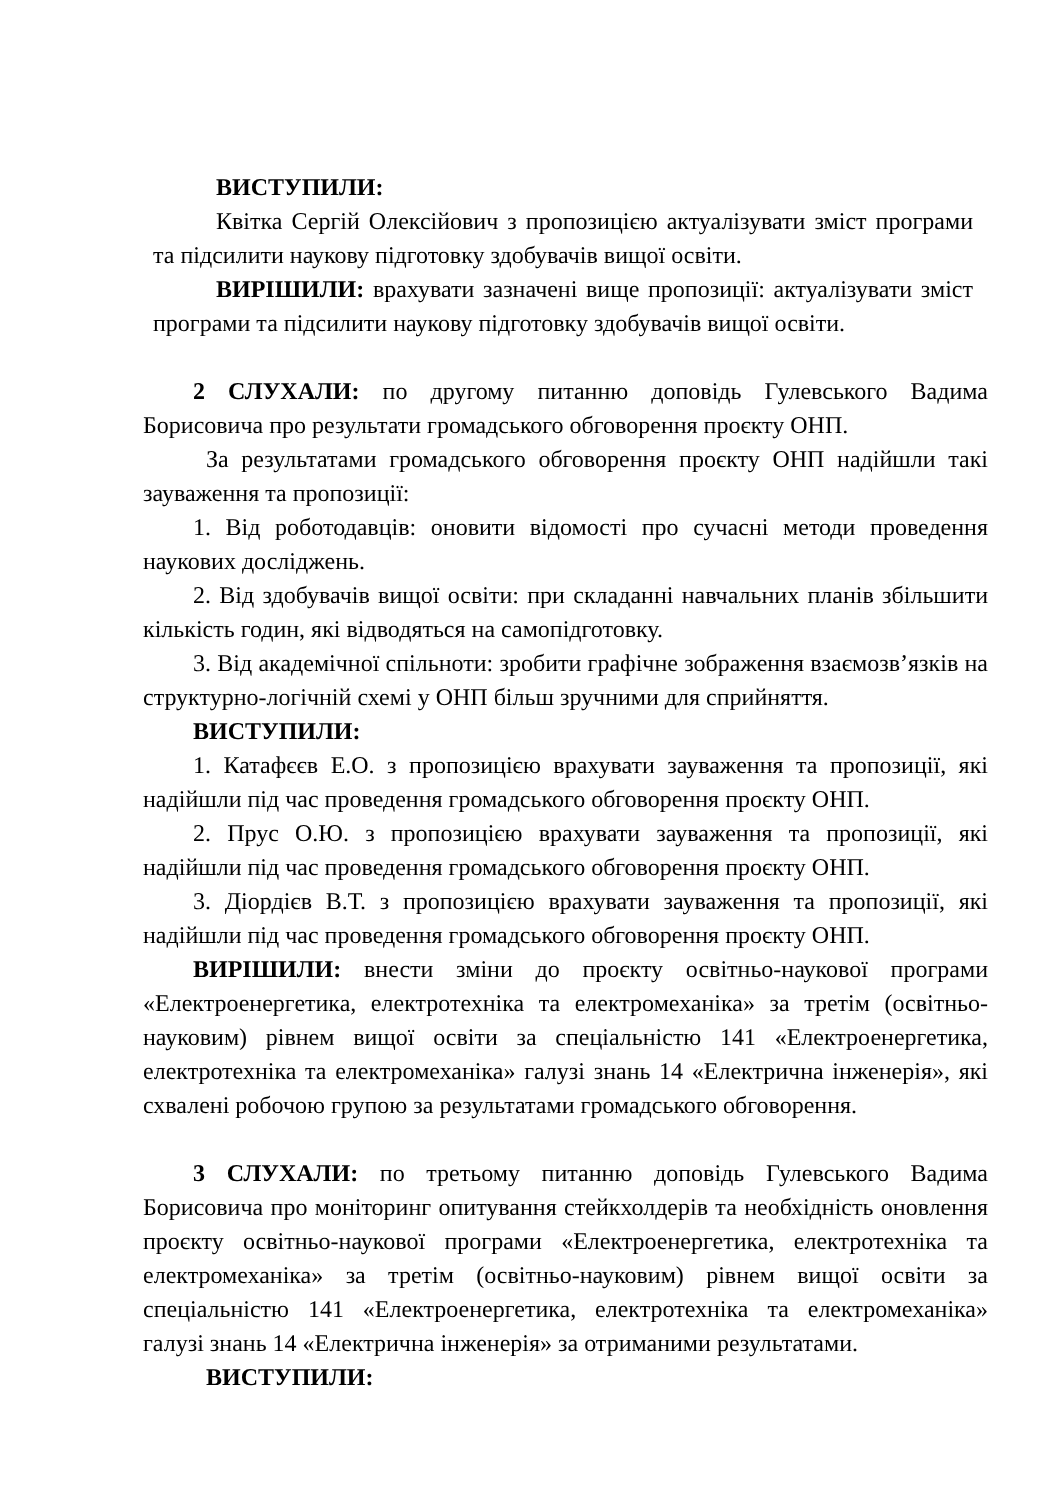ВИСТУПИЛИ:
Квітка Сергій Олексійович з пропозицією актуалізувати зміст програми та підсилити наукову підготовку здобувачів вищої освіти.
ВИРІШИЛИ: врахувати зазначені вище пропозиції: актуалізувати зміст програми та підсилити наукову підготовку здобувачів вищої освіти.
2 СЛУХАЛИ: по другому питанню доповідь Гулевського Вадима Борисовича про результати громадського обговорення проєкту ОНП.
За результатами громадського обговорення проєкту ОНП надійшли такі зауваження та пропозиції:
1. Від роботодавців: оновити відомості про сучасні методи проведення наукових досліджень.
2. Від здобувачів вищої освіти: при складанні навчальних планів збільшити кількість годин, які відводяться на самопідготовку.
3. Від академічної спільноти: зробити графічне зображення взаємозв’язків на структурно-логічній схемі у ОНП більш зручними для сприйняття.
ВИСТУПИЛИ:
1. Катафєєв Е.О. з пропозицією врахувати зауваження та пропозиції, які надійшли під час проведення громадського обговорення проєкту ОНП.
2. Прус О.Ю. з пропозицією врахувати зауваження та пропозиції, які надійшли під час проведення громадського обговорення проєкту ОНП.
3. Діордієв В.Т. з пропозицією врахувати зауваження та пропозиції, які надійшли під час проведення громадського обговорення проєкту ОНП.
ВИРІШИЛИ: внести зміни до проєкту освітньо-наукової програми «Електроенергетика, електротехніка та електромеханіка» за третім (освітньо-науковим) рівнем вищої освіти за спеціальністю 141 «Електроенергетика, електротехніка та електромеханіка» галузі знань 14 «Електрична інженерія», які схвалені робочою групою за результатами громадського обговорення.
3 СЛУХАЛИ: по третьому питанню доповідь Гулевського Вадима Борисовича про моніторинг опитування стейкхолдерів та необхідність оновлення проєкту освітньо-наукової програми «Електроенергетика, електротехніка та електромеханіка» за третім (освітньо-науковим) рівнем вищої освіти за спеціальністю 141 «Електроенергетика, електротехніка та електромеханіка» галузі знань 14 «Електрична інженерія» за отриманими результатами.
ВИСТУПИЛИ: